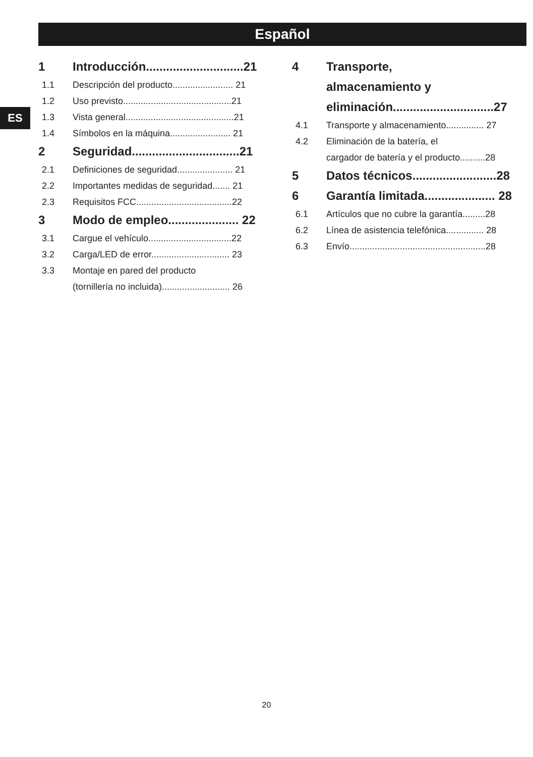Español
ES
1 Introducción.............................21
1.1 Descripción del producto........................ 21
1.2 Uso previsto...........................................21
1.3 Vista general...........................................21
1.4 Símbolos en la máquina........................ 21
2 Seguridad................................21
2.1 Definiciones de seguridad...................... 21
2.2 Importantes medidas de seguridad....... 21
2.3 Requisitos FCC......................................22
3 Modo de empleo..................... 22
3.1 Cargue el vehículo.................................22
3.2 Carga/LED de error............................... 23
3.3 Montaje en pared del producto
(tornillería no incluida)........................... 26
4 Transporte,
almacenamiento y
eliminación..............................27
4.1 Transporte y almacenamiento............... 27
4.2 Eliminación de la batería, el
cargador de batería y el producto..........28
5 Datos técnicos.........................28
6 Garantía limitada..................... 28
6.1 Artículos que no cubre la garantía.........28
6.2 Línea de asistencia telefónica............... 28
6.3 Envío......................................................28
20